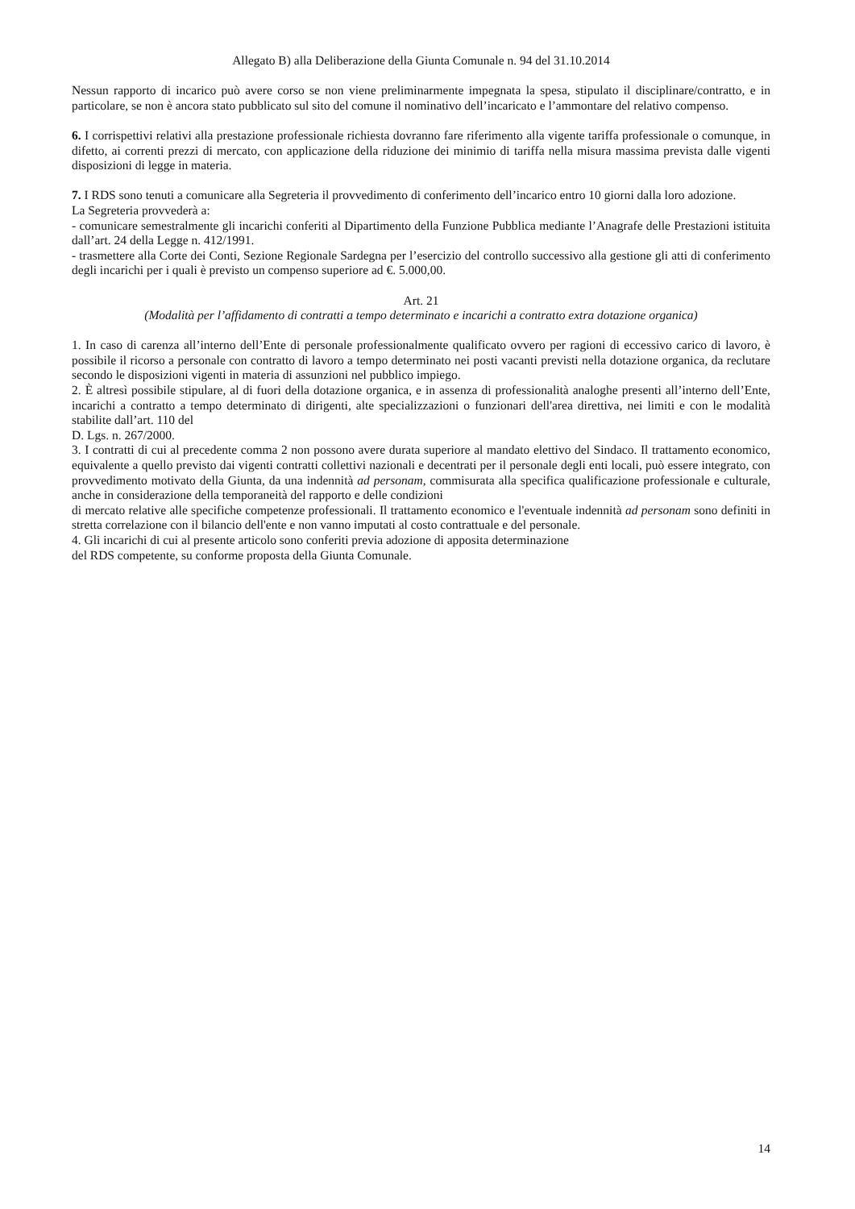Allegato B) alla Deliberazione della Giunta Comunale n. 94 del 31.10.2014
Nessun rapporto di incarico può avere corso se non viene preliminarmente impegnata la spesa, stipulato il disciplinare/contratto, e in particolare, se non è ancora stato pubblicato sul sito del comune il nominativo dell’incaricato e l’ammontare del relativo compenso.
6. I corrispettivi relativi alla prestazione professionale richiesta dovranno fare riferimento alla vigente tariffa professionale o comunque, in difetto, ai correnti prezzi di mercato, con applicazione della riduzione dei minimio di tariffa nella misura massima prevista dalle vigenti disposizioni di legge in materia.
7. I RDS sono tenuti a comunicare alla Segreteria il provvedimento di conferimento dell’incarico entro 10 giorni dalla loro adozione.
La Segreteria provvederà a:
- comunicare semestralmente gli incarichi conferiti al Dipartimento della Funzione Pubblica mediante l’Anagrafe delle Prestazioni istituita dall’art. 24 della Legge n. 412/1991.
- trasmettere alla Corte dei Conti, Sezione Regionale Sardegna per l’esercizio del controllo successivo alla gestione gli atti di conferimento degli incarichi per i quali è previsto un compenso superiore ad €. 5.000,00.
Art. 21
(Modalità per l’affidamento di contratti a tempo determinato e incarichi a contratto extra dotazione organica)
1. In caso di carenza all’interno dell’Ente di personale professionalmente qualificato ovvero per ragioni di eccessivo carico di lavoro, è possibile il ricorso a personale con contratto di lavoro a tempo determinato nei posti vacanti previsti nella dotazione organica, da reclutare secondo le disposizioni vigenti in materia di assunzioni nel pubblico impiego.
2. È altresì possibile stipulare, al di fuori della dotazione organica, e in assenza di professionalità analoghe presenti all’interno dell’Ente, incarichi a contratto a tempo determinato di dirigenti, alte specializzazioni o funzionari dell'area direttiva, nei limiti e con le modalità stabilite dall’art. 110 del
D. Lgs. n. 267/2000.
3. I contratti di cui al precedente comma 2 non possono avere durata superiore al mandato elettivo del Sindaco. Il trattamento economico, equivalente a quello previsto dai vigenti contratti collettivi nazionali e decentrati per il personale degli enti locali, può essere integrato, con provvedimento motivato della Giunta, da una indennità ad personam, commisurata alla specifica qualificazione professionale e culturale, anche in considerazione della temporaneità del rapporto e delle condizioni
di mercato relative alle specifiche competenze professionali. Il trattamento economico e l'eventuale indennità ad personam sono definiti in stretta correlazione con il bilancio dell'ente e non vanno imputati al costo contrattuale e del personale.
4. Gli incarichi di cui al presente articolo sono conferiti previa adozione di apposita determinazione
del RDS competente, su conforme proposta della Giunta Comunale.
14